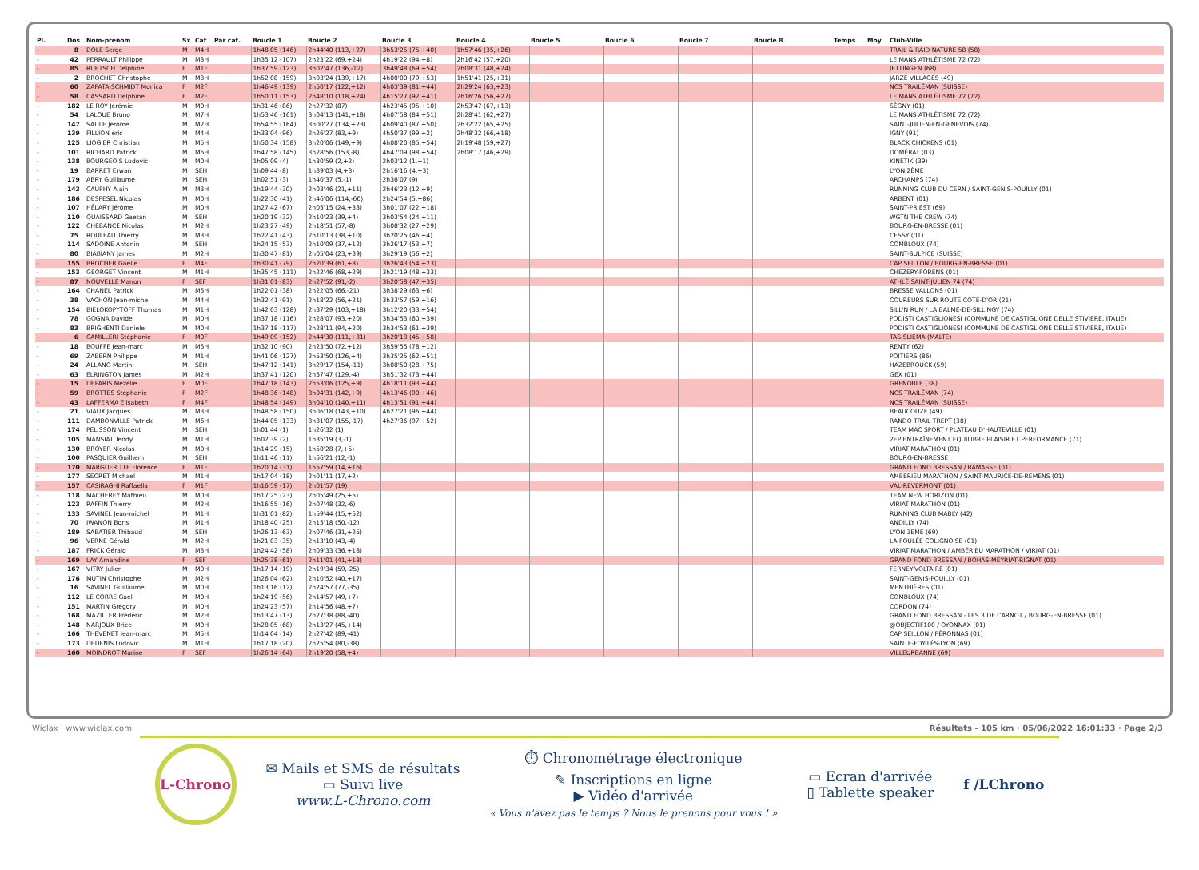| Pl. | Dos | Nom-prénom | Sx | Cat | Par cat. | Boucle 1 | Boucle 2 | Boucle 3 | Boucle 4 | Boucle 5 | Boucle 6 | Boucle 7 | Boucle 8 | Temps | Moy | Club-Ville |
| --- | --- | --- | --- | --- | --- | --- | --- | --- | --- | --- | --- | --- | --- | --- | --- | --- |
| - | 8 | DOLE Serge | M | M4H | | 1h48'05 (146) | 2h44'40 (113,+27) | 3h53'25 (75,+40) | 1h57'46 (35,+26) | | | | | | | TRAIL & RAID NATURE 58 (58) |
| - | 42 | PERRAULT Philippe | M | M3H | | 1h35'12 (107) | 2h23'22 (69,+24) | 4h19'22 (94,+8) | 2h16'42 (57,+20) | | | | | | | LE MANS ATHLÉTISME 72 (72) |
| - | 85 | RUETSCH Delphine | F | M1F | | 1h37'59 (123) | 3h02'47 (136,-12) | 3h49'48 (69,+54) | 2h08'31 (48,+24) | | | | | | | JETTINGEN (68) |
| - | 2 | BROCHET Christophe | M | M3H | | 1h52'08 (159) | 3h03'24 (139,+17) | 4h00'00 (79,+53) | 1h51'41 (25,+31) | | | | | | | JARZÉ VILLAGES (49) |
| - | 60 | ZAPATA-SCHMIDT Monica | F | M2F | | 1h46'49 (139) | 2h50'17 (122,+12) | 4h03'39 (81,+44) | 2h29'24 (63,+23) | | | | | | | NCS TRAILÉMAN (SUISSE) |
| - | 58 | CASSARD Delphine | F | M2F | | 1h50'11 (153) | 2h48'10 (118,+24) | 4h15'27 (92,+41) | 2h16'26 (56,+27) | | | | | | | LE MANS ATHLÉTISME 72 (72) |
| - | 182 | LE ROY Jérémie | M | M0H | | 1h31'46 (86) | 2h27'32 (87) | 4h23'45 (95,+10) | 2h53'47 (67,+13) | | | | | | | SÉGNY (01) |
| - | 54 | LALOUE Bruno | M | M7H | | 1h53'46 (161) | 3h04'13 (141,+18) | 4h07'58 (84,+51) | 2h28'41 (62,+27) | | | | | | | LE MANS ATHLÉTISME 72 (72) |
| - | 147 | SAULE Jérôme | M | M2H | | 1h54'55 (164) | 3h00'27 (134,+23) | 4h09'40 (87,+50) | 2h32'22 (65,+25) | | | | | | | SAINT-JULIEN-EN-GENEVOIS (74) |
| - | 139 | FILLION éric | M | M4H | | 1h33'04 (96) | 2h26'27 (83,+9) | 4h50'37 (99,+2) | 2h48'32 (66,+18) | | | | | | | IGNY (91) |
| - | 125 | LIOGIER Christian | M | M5H | | 1h50'34 (158) | 3h20'06 (149,+9) | 4h08'20 (85,+54) | 2h19'48 (59,+27) | | | | | | | BLACK CHICKENS (01) |
| - | 101 | RICHARD Patrick | M | M6H | | 1h47'58 (145) | 3h28'56 (153,-8) | 4h47'09 (98,+54) | 2h08'17 (46,+29) | | | | | | | DOMÉRAT (03) |
| - | 138 | BOURGEOIS Ludovic | M | M0H | | 1h05'09 (4) | 1h30'59 (2,+2) | 2h03'12 (1,+1) | | | | | | | | KINETIK (39) |
| - | 19 | BARRET Erwan | M | SEH | | 1h09'44 (8) | 1h39'03 (4,+3) | 2h16'16 (4,+3) | | | | | | | | LYON 2ÈME |
| - | 179 | ABRY Guillaume | M | SEH | | 1h02'51 (3) | 1h40'37 (5,-1) | 2h36'07 (9) | | | | | | | | ARCHAMPS (74) |
| - | 143 | CAUPHY Alain | M | M3H | | 1h19'44 (30) | 2h03'46 (21,+11) | 2h46'23 (12,+9) | | | | | | | | RUNNING CLUB DU CERN / SAINT-GENIS-POUILLY (01) |
| - | 186 | DESPESEL Nicolas | M | M0H | | 1h22'30 (41) | 2h46'06 (114,-60) | 2h24'54 (5,+86) | | | | | | | | ARBENT (01) |
| - | 107 | HÉLARY Jérôme | M | M0H | | 1h27'42 (67) | 2h05'15 (24,+33) | 3h01'07 (22,+18) | | | | | | | | SAINT-PRIEST (69) |
| - | 110 | QUAISSARD Gaetan | M | SEH | | 1h20'19 (32) | 2h10'23 (39,+4) | 3h03'54 (24,+11) | | | | | | | | WGTN THE CREW (74) |
| - | 122 | CHEBANCE Nicolas | M | M2H | | 1h23'27 (49) | 2h18'51 (57,-8) | 3h08'32 (27,+29) | | | | | | | | BOURG-EN-BRESSE (01) |
| - | 75 | ROULEAU Thierry | M | M3H | | 1h22'41 (43) | 2h10'13 (38,+10) | 3h20'25 (46,+4) | | | | | | | | CESSY (01) |
| - | 114 | SADOINE Antonin | M | SEH | | 1h24'15 (53) | 2h10'09 (37,+12) | 3h26'17 (53,+7) | | | | | | | | COMBLOUX (74) |
| - | 80 | BIABIANY James | M | M2H | | 1h30'47 (81) | 2h05'04 (23,+39) | 3h29'19 (56,+2) | | | | | | | | SAINT-SULPICE (SUISSE) |
| - | 155 | BROCHER Gaëlle | F | M4F | | 1h30'41 (79) | 2h20'39 (61,+8) | 3h26'43 (54,+23) | | | | | | | | CAP SEILLON / BOURG-EN-BRESSE (01) |
| - | 153 | GEORGET Vincent | M | M1H | | 1h35'45 (111) | 2h22'46 (68,+29) | 3h21'19 (48,+33) | | | | | | | | CHÉZERY-FORENS (01) |
| - | 87 | NOUVELLE Manon | F | SEF | | 1h31'01 (83) | 2h27'52 (91,-2) | 3h20'58 (47,+35) | | | | | | | | ATHLÉ SAINT-JULIEN 74 (74) |
| - | 164 | CHANEL Patrick | M | M5H | | 1h22'01 (38) | 2h22'05 (66,-21) | 3h38'29 (63,+6) | | | | | | | | BRESSE VALLONS (01) |
| - | 38 | VACHON Jean-michel | M | M4H | | 1h32'41 (91) | 2h18'22 (56,+21) | 3h33'57 (59,+16) | | | | | | | | COUREURS SUR ROUTE CÔTE-D'OR (21) |
| - | 154 | BIELOKOPYTOFF Thomas | M | M1H | | 1h42'03 (128) | 2h37'29 (103,+18) | 3h12'20 (33,+54) | | | | | | | | SILL'N RUN / LA BALME-DE-SILLINGY (74) |
| - | 78 | GOGNA Davide | M | M0H | | 1h37'18 (116) | 2h28'07 (93,+20) | 3h34'53 (60,+39) | | | | | | | | PODISTI CASTIGLIONESI (COMMUNE DE CASTIGLIONE DELLE STIVIERE, ITALIE) |
| - | 83 | BRIGHENTI Daniele | M | M0H | | 1h37'18 (117) | 2h28'11 (94,+20) | 3h34'53 (61,+39) | | | | | | | | PODISTI CASTIGLIONESI (COMMUNE DE CASTIGLIONE DELLE STIVIERE, ITALIE) |
| - | 6 | CAMILLERI Stéphanie | F | M0F | | 1h49'09 (152) | 2h44'30 (111,+31) | 3h20'13 (45,+58) | | | | | | | | TAS-SLIEMA (MALTE) |
| - | 18 | BOUFFE Jean-marc | M | M5H | | 1h32'10 (90) | 2h23'50 (72,+12) | 3h59'55 (78,+12) | | | | | | | | RENTY (62) |
| - | 69 | ZABERN Philippe | M | M1H | | 1h41'06 (127) | 2h53'50 (126,+4) | 3h35'25 (62,+51) | | | | | | | | POITIERS (86) |
| - | 24 | ALLANO Martin | M | SEH | | 1h47'12 (141) | 3h29'17 (154,-11) | 3h08'50 (28,+75) | | | | | | | | HAZEBROUCK (59) |
| - | 63 | ELRINGTON James | M | M2H | | 1h37'41 (120) | 2h57'47 (129,-4) | 3h51'32 (73,+44) | | | | | | | | GEX (01) |
| - | 15 | DEPARIS Mézélie | F | M0F | | 1h47'18 (143) | 2h53'06 (125,+9) | 4h18'11 (93,+44) | | | | | | | | GRENOBLE (38) |
| - | 59 | BROTTES Stéphanie | F | M2F | | 1h48'36 (148) | 3h04'31 (142,+9) | 4h13'46 (90,+46) | | | | | | | | NCS TRAILÉMAN (74) |
| - | 43 | LAFFERMA Elisabeth | F | M4F | | 1h48'54 (149) | 3h04'10 (140,+11) | 4h13'51 (91,+44) | | | | | | | | NCS TRAILÉMAN (SUISSE) |
| - | 21 | VIAUX Jacques | M | M3H | | 1h48'58 (150) | 3h06'18 (143,+10) | 4h27'21 (96,+44) | | | | | | | | BEAUCOUZÉ (49) |
| - | 111 | DAMBONVILLE Patrick | M | M6H | | 1h44'05 (133) | 3h31'07 (155,-17) | 4h27'36 (97,+52) | | | | | | | | RANDO TRAIL TREPT (38) |
| - | 174 | PELISSON Vincent | M | SEH | | 1h01'44 (1) | 1h26'32 (1) | | | | | | | | | TEAM MAC SPORT / PLATEAU D'HAUTEVILLE (01) |
| - | 105 | MANSIAT Teddy | M | M1H | | 1h02'39 (2) | 1h35'19 (3,-1) | | | | | | | | | 2EP ENTRAÎNEMENT EQUILIBRE PLAISIR ET PERFORMANCE (71) |
| - | 130 | BROYER Nicolas | M | M0H | | 1h14'29 (15) | 1h50'28 (7,+5) | | | | | | | | | VIRIAT MARATHON (01) |
| - | 100 | PASQUIER Guilhem | M | SEH | | 1h11'46 (11) | 1h56'21 (12,-1) | | | | | | | | | BOURG-EN-BRESSE |
| - | 170 | MARGUERITTE Florence | F | M1F | | 1h20'14 (31) | 1h57'59 (14,+16) | | | | | | | | | GRAND FOND BRESSAN / RAMASSE (01) |
| - | 177 | SECRET Michael | M | M1H | | 1h17'04 (18) | 2h01'11 (17,+2) | | | | | | | | | AMBÉRIEU MARATHON / SAINT-MAURICE-DE-RÉMENS (01) |
| - | 157 | CASIRAGHI Raffaella | F | M1F | | 1h16'59 (17) | 2h01'57 (19) | | | | | | | | | VAL-REVERMONT (01) |
| - | 118 | MACHEREY Mathieu | M | M0H | | 1h17'25 (23) | 2h05'49 (25,+5) | | | | | | | | | TEAM NEW HORIZON (01) |
| - | 123 | RAFFIN Thierry | M | M2H | | 1h16'55 (16) | 2h07'48 (32,-6) | | | | | | | | | VIRIAT MARATHON (01) |
| - | 133 | SAVINEL Jean-michel | M | M1H | | 1h31'01 (82) | 1h59'44 (15,+52) | | | | | | | | | RUNNING CLUB MABLY (42) |
| - | 70 | IWANON Boris | M | M1H | | 1h18'40 (25) | 2h15'18 (50,-12) | | | | | | | | | ANDILLY (74) |
| - | 189 | SABATIER Thibaud | M | SEH | | 1h26'13 (63) | 2h07'46 (31,+25) | | | | | | | | | LYON 3ÈME (69) |
| - | 96 | VERNE Gérald | M | M2H | | 1h21'03 (35) | 2h13'10 (43,-4) | | | | | | | | | LA FOULÉE COLIGNOISE (01) |
| - | 187 | FRICK Gérald | M | M3H | | 1h24'42 (58) | 2h09'33 (36,+18) | | | | | | | | | VIRIAT MARATHON / AMBÉRIEU MARATHON / VIRIAT (01) |
| - | 169 | LAY Amandine | F | SEF | | 1h25'38 (61) | 2h11'01 (41,+18) | | | | | | | | | GRAND FOND BRESSAN / BOHAS-MEYRIAT-RIGNAT (01) |
| - | 167 | VITRY Julien | M | M0H | | 1h17'14 (19) | 2h19'34 (59,-25) | | | | | | | | | FERNEY-VOLTAIRE (01) |
| - | 176 | MUTIN Christophe | M | M2H | | 1h26'04 (62) | 2h10'52 (40,+17) | | | | | | | | | SAINT-GENIS-POUILLY (01) |
| - | 16 | SAVINEL Guillaume | M | M0H | | 1h13'16 (12) | 2h24'57 (77,-35) | | | | | | | | | MENTHIÈRES (01) |
| - | 112 | LE CORRE Gael | M | M0H | | 1h24'19 (56) | 2h14'57 (49,+7) | | | | | | | | | COMBLOUX (74) |
| - | 151 | MARTIN Grégory | M | M0H | | 1h24'23 (57) | 2h14'56 (48,+7) | | | | | | | | | CORDON (74) |
| - | 168 | MAZILLER Frédéric | M | M2H | | 1h13'47 (13) | 2h27'38 (88,-40) | | | | | | | | | GRAND FOND BRESSAN - LES 3 DE CARNOT / BOURG-EN-BRESSE (01) |
| - | 148 | NARJOUX Brice | M | M0H | | 1h28'05 (68) | 2h13'27 (45,+14) | | | | | | | | | @OBJECTIF100 / OYONNAX (01) |
| - | 166 | THEVENET Jean-marc | M | M5H | | 1h14'04 (14) | 2h27'42 (89,-41) | | | | | | | | | CAP SEILLON / PÉRONNAS (01) |
| - | 173 | DEDENIS Ludovic | M | M1H | | 1h17'18 (20) | 2h25'54 (80,-38) | | | | | | | | | SAINTE-FOY-LÈS-LYON (69) |
| - | 160 | MOINDROT Marine | F | SEF | | 1h26'14 (64) | 2h19'20 (58,+4) | | | | | | | | | VILLEURBANNE (69) |
Wiclax · www.wiclax.com Résultats - 105 km · 05/06/2022 16:01:33 · Page 2/3
L-Chrono
✉ Mails et SMS de résultats
▭ Suivi live
www.L-Chrono.com
⏱ Chronométrage électronique
✎ Inscriptions en ligne
▶ Vidéo d'arrivée
« Vous n'avez pas le temps ? Nous le prenons pour vous ! »
▭ Ecran d'arrivée
▯ Tablette speaker
f /LChrono